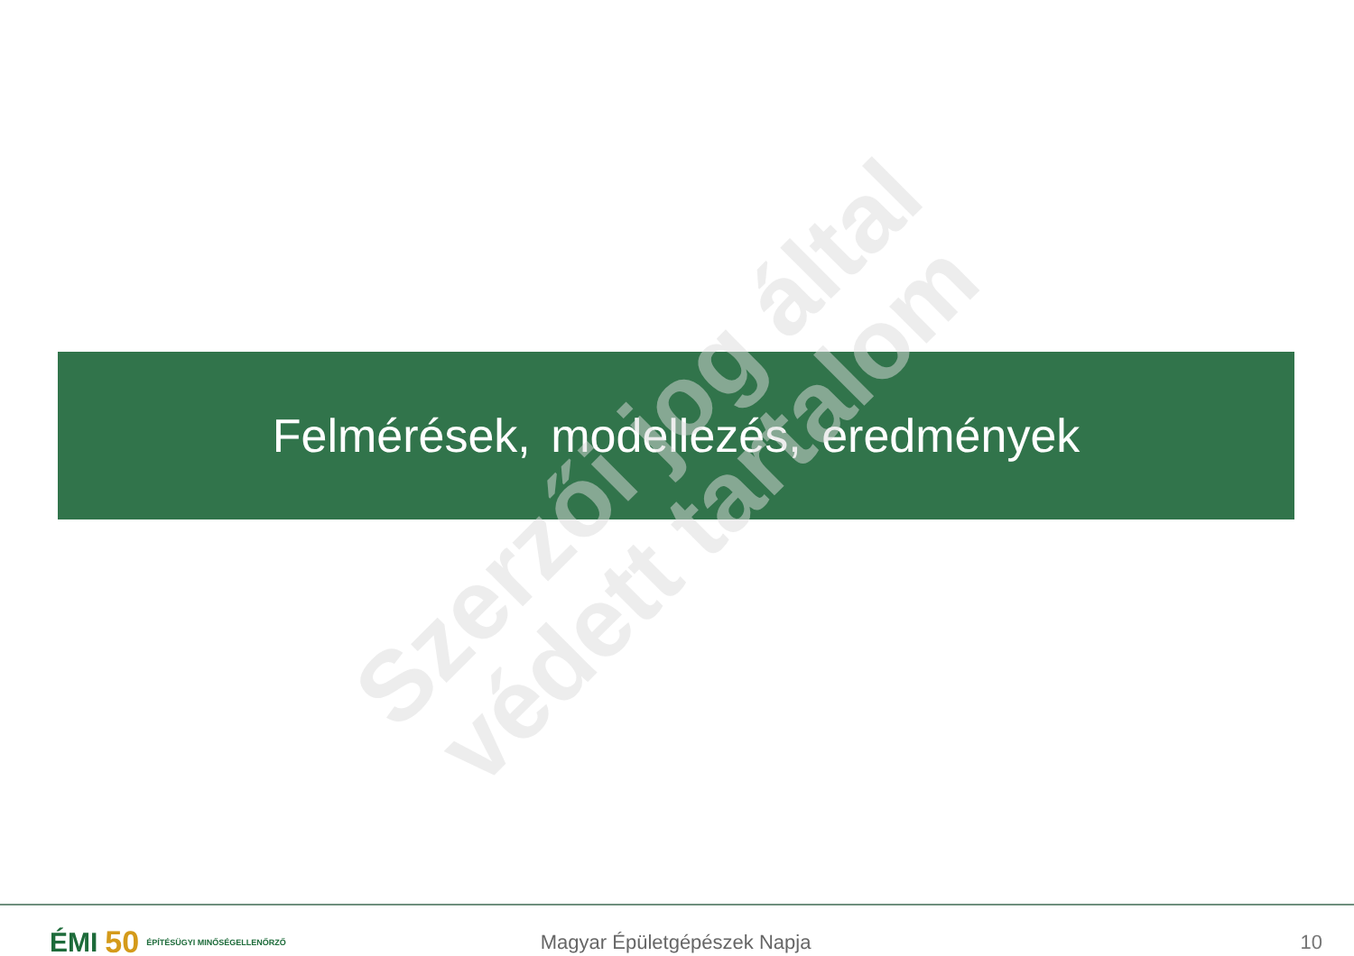Felmérések, modellezés, eredmények
Szerzői jog által
védett tartalom
ÉMI 50 ÉPÍTÉSÜGYI MINŐSÉGELLENŐRZŐ
Magyar Épületgépészek Napja 10